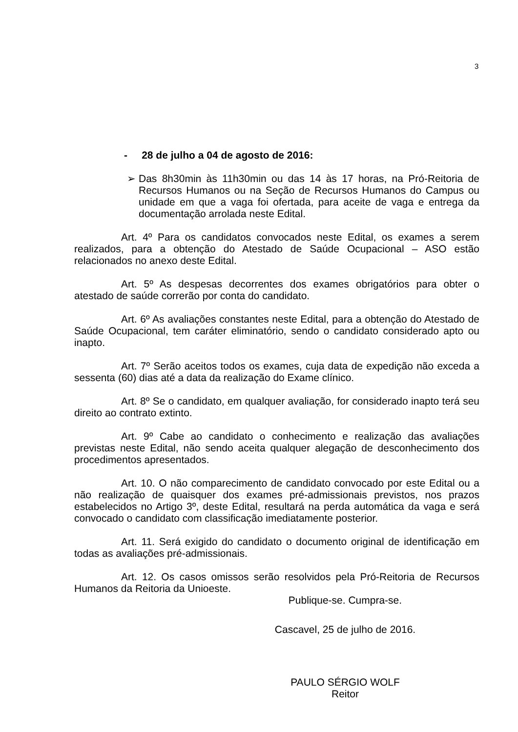3
- 28 de julho a 04 de agosto de 2016:
➢ Das 8h30min às 11h30min ou das 14 às 17 horas, na Pró-Reitoria de Recursos Humanos ou na Seção de Recursos Humanos do Campus ou unidade em que a vaga foi ofertada, para aceite de vaga e entrega da documentação arrolada neste Edital.
Art. 4º Para os candidatos convocados neste Edital, os exames a serem realizados, para a obtenção do Atestado de Saúde Ocupacional – ASO estão relacionados no anexo deste Edital.
Art. 5º As despesas decorrentes dos exames obrigatórios para obter o atestado de saúde correrão por conta do candidato.
Art. 6º As avaliações constantes neste Edital, para a obtenção do Atestado de Saúde Ocupacional, tem caráter eliminatório, sendo o candidato considerado apto ou inapto.
Art. 7º Serão aceitos todos os exames, cuja data de expedição não exceda a sessenta (60) dias até a data da realização do Exame clínico.
Art. 8º Se o candidato, em qualquer avaliação, for considerado inapto terá seu direito ao contrato extinto.
Art. 9º Cabe ao candidato o conhecimento e realização das avaliações previstas neste Edital, não sendo aceita qualquer alegação de desconhecimento dos procedimentos apresentados.
Art. 10. O não comparecimento de candidato convocado por este Edital ou a não realização de quaisquer dos exames pré-admissionais previstos, nos prazos estabelecidos no Artigo 3º, deste Edital, resultará na perda automática da vaga e será convocado o candidato com classificação imediatamente posterior.
Art. 11. Será exigido do candidato o documento original de identificação em todas as avaliações pré-admissionais.
Art. 12. Os casos omissos serão resolvidos pela Pró-Reitoria de Recursos Humanos da Reitoria da Unioeste.
Publique-se. Cumpra-se.
Cascavel, 25 de julho de 2016.
PAULO SÉRGIO WOLF
Reitor